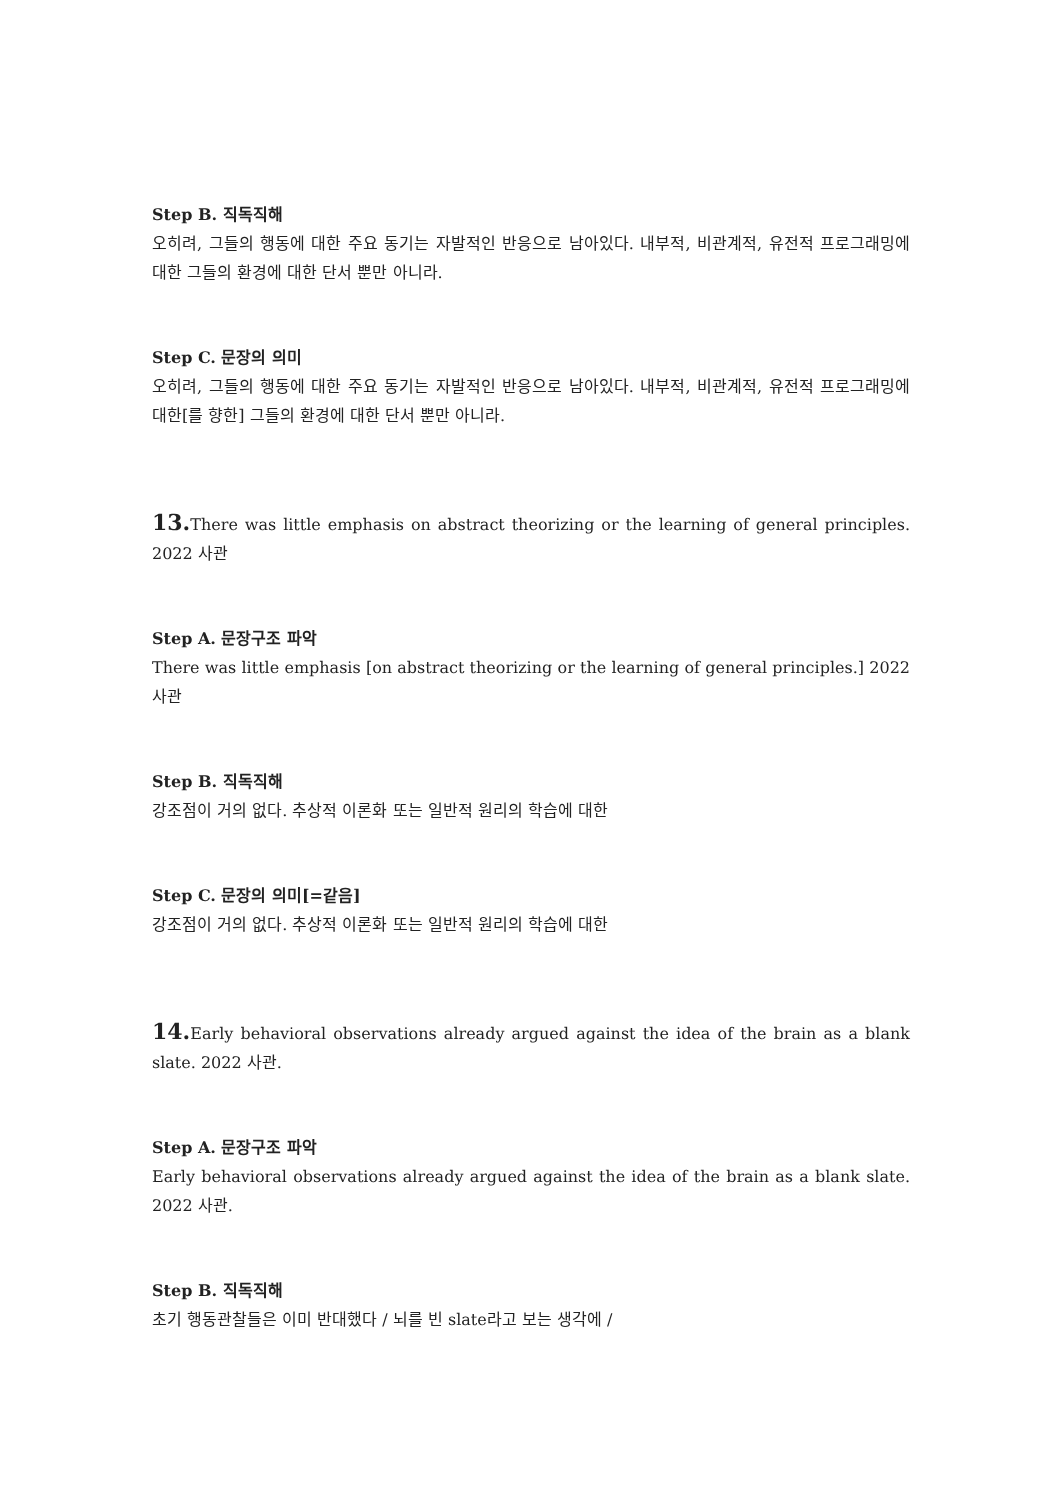Step B. 직독직해
오히려, 그들의 행동에 대한 주요 동기는 자발적인 반응으로 남아있다. 내부적, 비관계적, 유전적 프로그래밍에 대한 그들의 환경에 대한 단서 뿐만 아니라.
Step C. 문장의 의미
오히려, 그들의 행동에 대한 주요 동기는 자발적인 반응으로 남아있다. 내부적, 비관계적, 유전적 프로그래밍에 대한[를 향한] 그들의 환경에 대한 단서 뿐만 아니라.
13. There was little emphasis on abstract theorizing or the learning of general principles. 2022 사관
Step A. 문장구조 파악
There was little emphasis [on abstract theorizing or the learning of general principles.] 2022 사관
Step B. 직독직해
강조점이 거의 없다. 추상적 이론화 또는 일반적 원리의 학습에 대한
Step C. 문장의 의미[=같음]
강조점이 거의 없다. 추상적 이론화 또는 일반적 원리의 학습에 대한
14. Early behavioral observations already argued against the idea of the brain as a blank slate. 2022 사관.
Step A. 문장구조 파악
Early behavioral observations already argued against the idea of the brain as a blank slate. 2022 사관.
Step B. 직독직해
초기 행동관찰들은 이미 반대했다 / 뇌를 빈 slate라고 보는 생각에 /